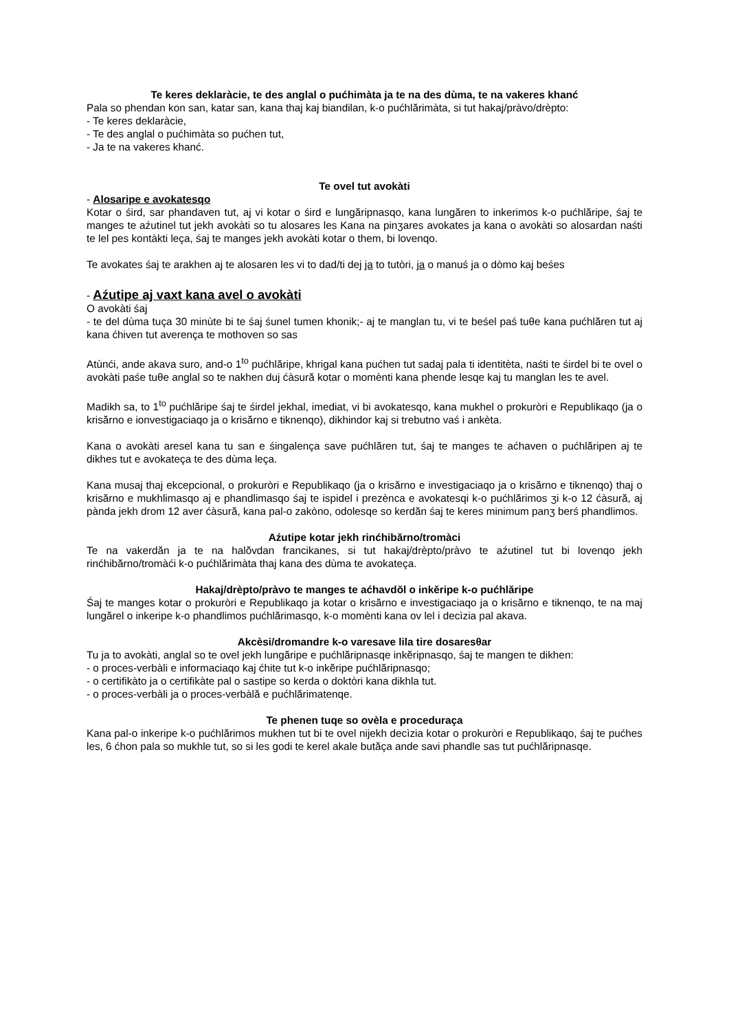Te keres deklaràcie, te des anglal o pućhimàta ja te na des dùma, te na vakeres khanć
Pala so phendan kon san, katar san, kana thaj kaj biandilan, k-o pućhlărimàta, si tut hakaj/pràvo/drèpto:
- Te keres deklaràcie,
- Te des anglal o pućhimàta so pućhen tut,
- Ja te na vakeres khanć.
Te ovel tut avokàti
- Alosaripe e avokatesqo
Kotar o śird, sar phandaven tut, aj vi kotar o śird e lungăripnasqo, kana lungăren to inkerimos k-o pućhlăripe, śaj te manges te aźutinel tut jekh avokàti so tu alosares les Kana na pinʒares avokates ja kana o avokàti so alosardan naśti te lel pes kontàkti leça, śaj te manges jekh avokàti kotar o them, bi lovenqo.
Te avokates śaj te arakhen aj te alosaren les vi to dad/ti dej ja to tutòri, ja o manuś ja o dòmo kaj beśes
- Aźutipe aj vaxt kana avel o avokàti
O avokàti śaj
- te del dùma tuça 30 minùte bi te śaj śunel tumen khonik;- aj te manglan tu, vi te beśel paś tuθe kana pućhlăren tut aj kana ćhiven tut averença te mothoven so sas
Atùnći, ande akava suro, and-o 1<sup>to</sup> pućhlăripe, khrigal kana pućhen tut sadaj pala ti identitèta, naśti te śirdel bi te ovel o avokàti paśe tuθe anglal so te nakhen duj ćàsură kotar o momènti kana phende lesqe kaj tu manglan les te avel.
Madikh sa, to 1<sup>to</sup> pućhlăripe śaj te śirdel jekhal, imediat, vi bi avokatesqo, kana mukhel o prokuròri e Republikaqo (ja o krisărno e ionvestigaciaqo ja o krisărno e tiknenqo), dikhindor kaj si trebutno vaś i ankèta.
Kana o avokàti aresel kana tu san e śingalença save pućhlăren tut, śaj te manges te aćhaven o pućhlăripen aj te dikhes tut e avokateça te des dùma leça.
Kana musaj thaj ekcepcional, o prokuròri e Republikaqo (ja o krisărno e investigaciaqo ja o krisărno e tiknenqo) thaj o krisărno e mukhlimasqo aj e phandlimasqo śaj te ispidel i prezènca e avokatesqi k-o pućhlărimos ʒi k-o 12 ćàsură, aj pànda jekh drom 12 aver ćàsură, kana pal-o zakòno, odolesqe so kerdăn śaj te keres minimum panʒ berś phandlimos.
Aźutipe kotar jekh rinćhibărno/tromàci
Te na vakerdăn ja te na halŏvdan francikanes, si tut hakaj/drèpto/pràvo te aźutinel tut bi lovenqo jekh rinćhibărno/tromàći k-o pućhlărimàta thaj kana des dùma te avokateça.
Hakaj/drèpto/pràvo te manges te aćhavdŏl o inkĕripe k-o pućhlăripe
Śaj te manges kotar o prokuròri e Republikaqo ja kotar o krisărno e investigaciaqo ja o krisărno e tiknenqo, te na maj lungărel o inkeripe k-o phandlimos pućhlărimasqo, k-o momènti kana ov lel i decìzia pal akava.
Akcèsi/dromandre k-o varesave lila tire dosaresθar
Tu ja to avokàti, anglal so te ovel jekh lungăripe e pućhlăripnasqe inkĕripnasqo, śaj te mangen te dikhen:
- o proces-verbàli e informaciaqo kaj ćhite tut k-o inkĕripe pućhlăripnasqo;
- o certifikàto ja o certifikàte pal o sastipe so kerda o doktòri kana dikhla tut.
- o proces-verbàli ja o proces-verbàlă e pućhlărimatenqe.
Te phenen tuqe so ovèla e proceduraça
Kana pal-o inkeripe k-o pućhlărimos mukhen tut bi te ovel nijekh decìzia kotar o prokuròri e Republikaqo, śaj te pućhes les, 6 ćhon pala so mukhle tut, so si les godi te kerel akale butăça ande savi phandle sas tut pućhlăripnasqe.